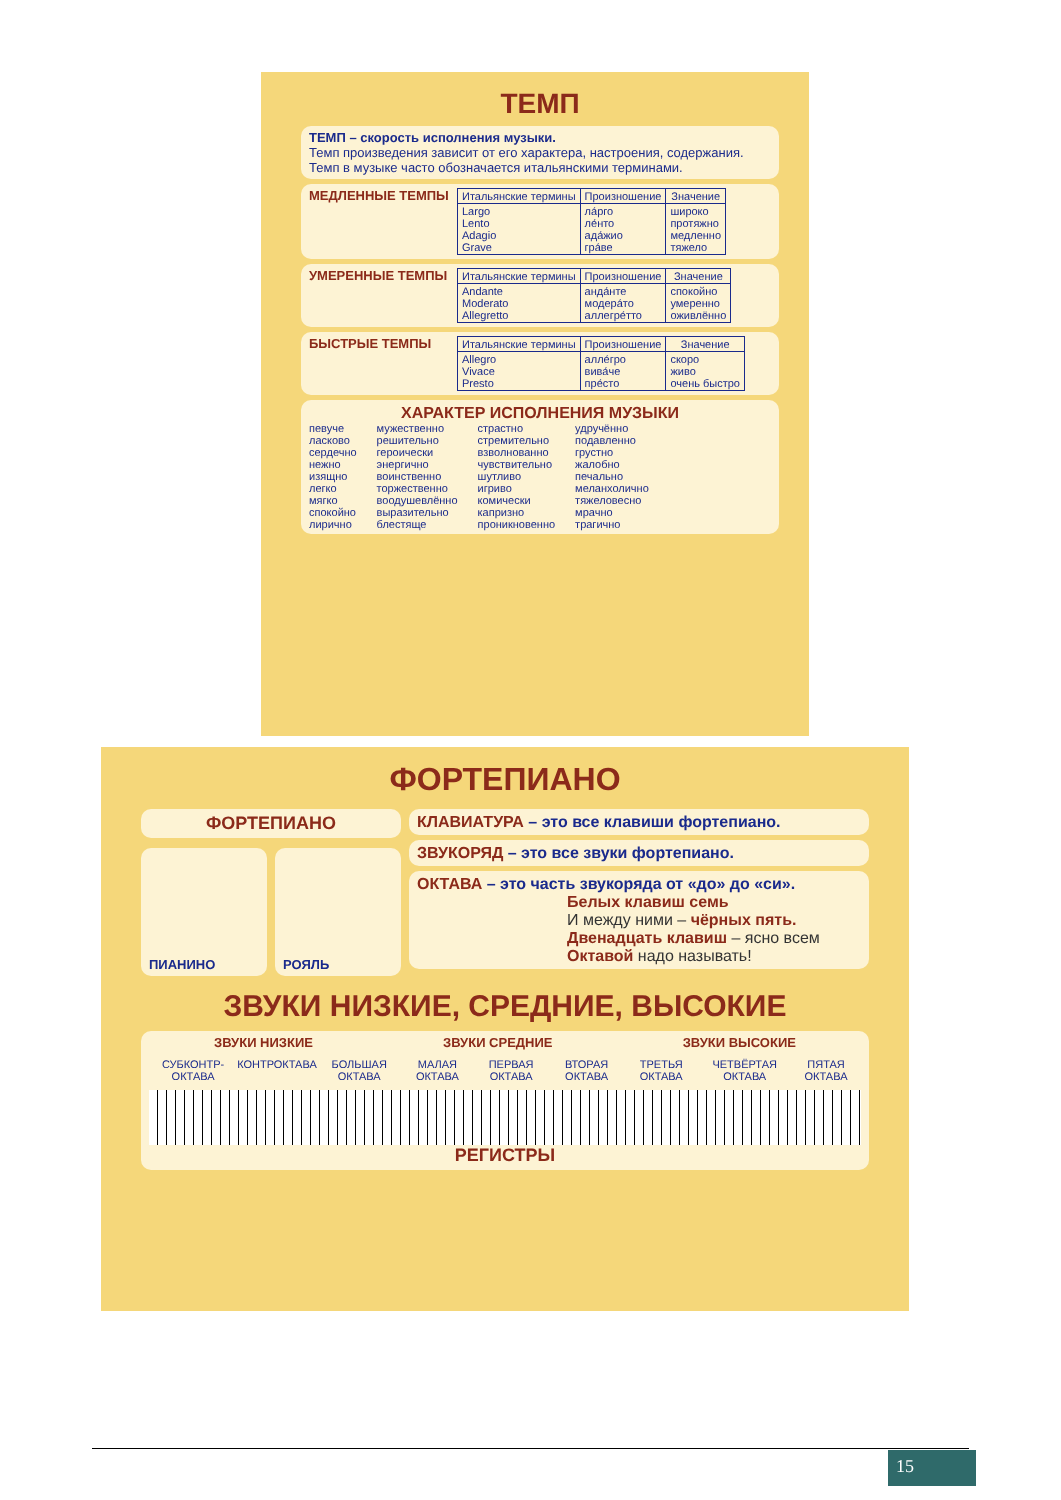ТЕМП
ТЕМП – скорость исполнения музыки.
Темп произведения зависит от его характера, настроения, содержания.
Темп в музыке часто обозначается итальянскими терминами.
МЕДЛЕННЫЕ ТЕМПЫ
| Итальянские термины | Произношение | Значение |
| --- | --- | --- |
| Largo Lento Adagio Grave | ла́рго ле́нто ада́жио гра́ве | широко протяжно медленно тяжело |
УМЕРЕННЫЕ ТЕМПЫ
| Итальянские термины | Произношение | Значение |
| --- | --- | --- |
| Andante Moderato Allegretto | анда́нте модера́то аллегре́тто | спокойно умеренно оживлённо |
БЫСТРЫЕ ТЕМПЫ
| Итальянские термины | Произношение | Значение |
| --- | --- | --- |
| Allegro Vivace Presto | алле́гро вива́че пре́сто | скоро живо очень быстро |
ХАРАКТЕР ИСПОЛНЕНИЯ МУЗЫКИ
певуче
ласково
сердечно
нежно
изящно
легко
мягко
спокойно
лирично
мужественно
решительно
героически
энергично
воинственно
торжественно
воодушевлённо
выразительно
блестяще
страстно
стремительно
взволнованно
чувствительно
шутливо
игриво
комически
капризно
проникновенно
удручённо
подавленно
грустно
жалобно
печально
меланхолично
тяжеловесно
мрачно
трагично
ФОРТЕПИАНО
ФОРТЕПИАНО
ПИАНИНО РОЯЛЬ
КЛАВИАТУРА – это все клавиши фортепиано.
ЗВУКОРЯД – это все звуки фортепиано.
ОКТАВА – это часть звукоряда от «до» до «си».
Белых клавиш семь
И между ними – чёрных пять.
Двенадцать клавиш – ясно всем
Октавой надо называть!
ЗВУКИ НИЗКИЕ, СРЕДНИЕ, ВЫСОКИЕ
ЗВУКИ НИЗКИЕ ЗВУКИ СРЕДНИЕ ЗВУКИ ВЫСОКИЕ
СУБКОНТР-ОКТАВА КОНТРОКТАВА БОЛЬШАЯ ОКТАВА МАЛАЯ ОКТАВА ПЕРВАЯ ОКТАВА ВТОРАЯ ОКТАВА ТРЕТЬЯ ОКТАВА ЧЕТВЁРТАЯ ОКТАВА ПЯТАЯ ОКТАВА
РЕГИСТРЫ
15